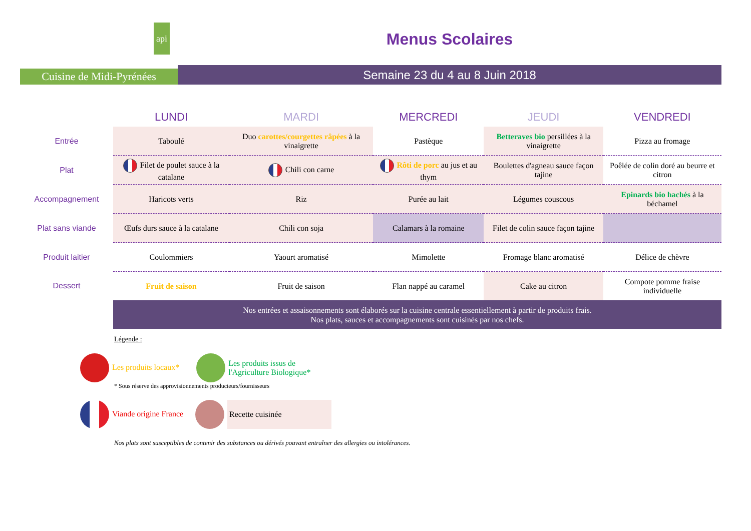api
Cuisine de Midi-Pyrénées
Menus Scolaires
Semaine 23 du 4 au 8 Juin 2018
| | LUNDI | MARDI | MERCREDI | JEUDI | VENDREDI |
| --- | --- | --- | --- | --- | --- |
| Entrée | Taboulé | Duo carottes/courgettes râpées à la vinaigrette | Pastèque | Betteraves bio persillées à la vinaigrette | Pizza au fromage |
| Plat | Filet de poulet sauce à la catalane | Chili con carne | Rôti de porc au jus et au thym | Boulettes d'agneau sauce façon tajine | Poêlée de colin doré au beurre et citron |
| Accompagnement | Haricots verts | Riz | Purée au lait | Légumes couscous | Epinards bio hachés à la béchamel |
| Plat sans viande | Œufs durs sauce à la catalane | Chili con soja | Calamars à la romaine | Filet de colin sauce façon tajine | |
| Produit laitier | Coulommiers | Yaourt aromatisé | Mimolette | Fromage blanc aromatisé | Délice de chèvre |
| Dessert | Fruit de saison | Fruit de saison | Flan nappé au caramel | Cake au citron | Compote pomme fraise individuelle |
| | Nos entrées et assaisonnements sont élaborés sur la cuisine centrale essentiellement à partir de produits frais. Nos plats, sauces et accompagnements sont cuisinés par nos chefs. | | | | |
Légende :
Les produits locaux* Les produits issus de
l'Agriculture Biologique*
* Sous réserve des approvisionnements producteurs/fournisseurs
Viande origine France Recette cuisinée
Nos plats sont susceptibles de contenir des substances ou dérivés pouvant entraîner des allergies ou intolérances.